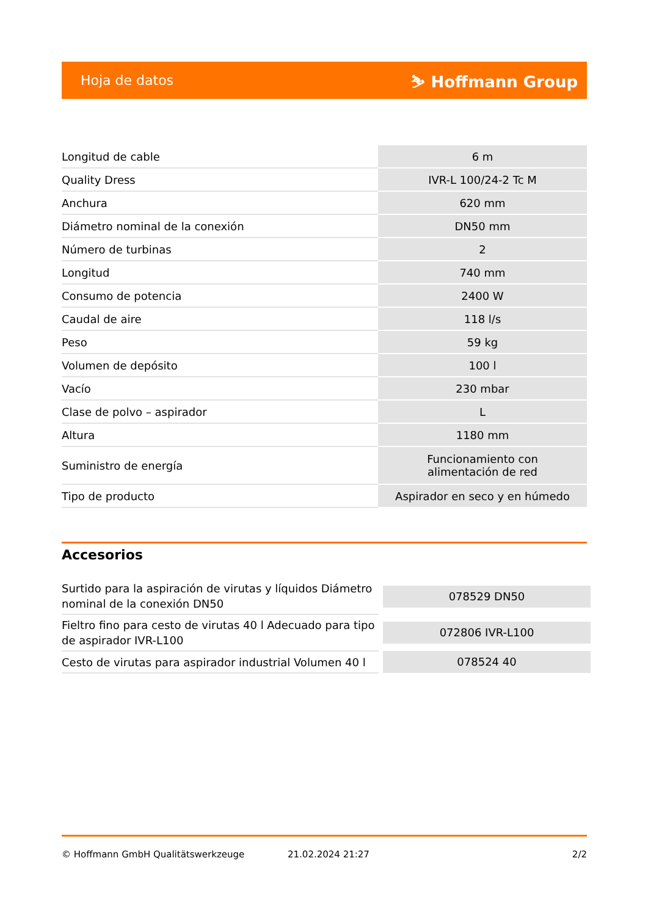Hoja de datos ⛷ Hoffmann Group
| Longitud de cable | 6 m |
| Quality Dress | IVR-L 100/24-2 Tc M |
| Anchura | 620 mm |
| Diámetro nominal de la conexión | DN50 mm |
| Número de turbinas | 2 |
| Longitud | 740 mm |
| Consumo de potencia | 2400 W |
| Caudal de aire | 118 l/s |
| Peso | 59 kg |
| Volumen de depósito | 100 l |
| Vacío | 230 mbar |
| Clase de polvo – aspirador | L |
| Altura | 1180 mm |
| Suministro de energía | Funcionamiento con alimentación de red |
| Tipo de producto | Aspirador en seco y en húmedo |
Accesorios
| Surtido para la aspiración de virutas y líquidos Diámetro nominal de la conexión DN50 | 078529 DN50 |
| Fieltro fino para cesto de virutas 40 l Adecuado para tipo de aspirador IVR-L100 | 072806 IVR-L100 |
| Cesto de virutas para aspirador industrial Volumen 40 l | 078524 40 |
© Hoffmann GmbH Qualitätswerkzeuge 21.02.2024 21:27 2/2